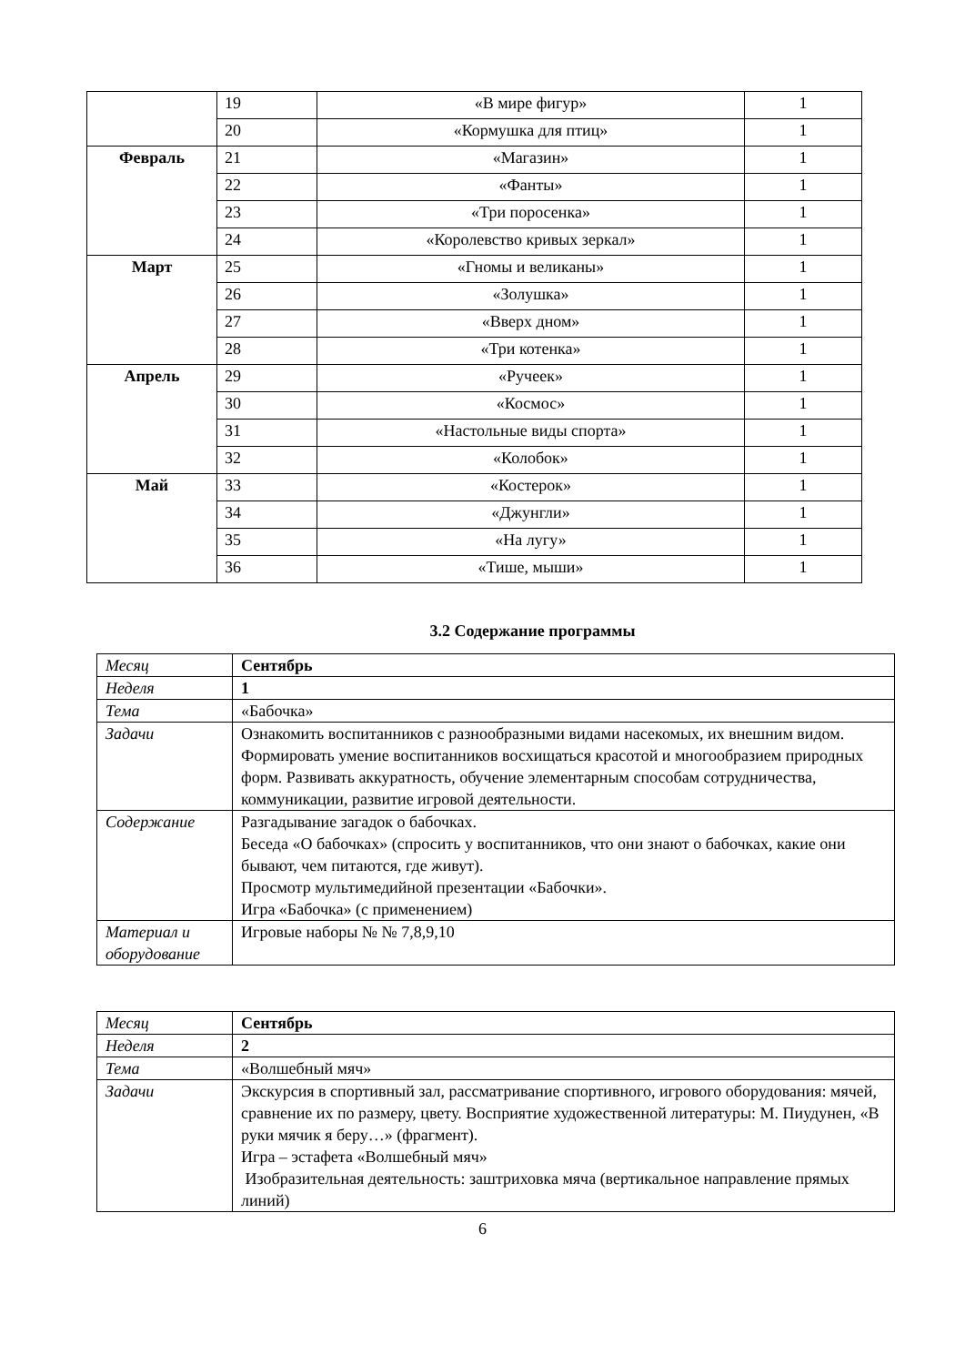| | 19 | «В мире фигур» | 1 |
| | 20 | «Кормушка для птиц» | 1 |
| Февраль | 21 | «Магазин» | 1 |
| | 22 | «Фанты» | 1 |
| | 23 | «Три поросенка» | 1 |
| | 24 | «Королевство кривых зеркал» | 1 |
| Март | 25 | «Гномы и великаны» | 1 |
| | 26 | «Золушка» | 1 |
| | 27 | «Вверх дном» | 1 |
| | 28 | «Три котенка» | 1 |
| Апрель | 29 | «Ручеек» | 1 |
| | 30 | «Космос» | 1 |
| | 31 | «Настольные виды спорта» | 1 |
| | 32 | «Колобок» | 1 |
| Май | 33 | «Костерок» | 1 |
| | 34 | «Джунгли» | 1 |
| | 35 | «На лугу» | 1 |
| | 36 | «Тише, мыши» | 1 |
3.2 Содержание программы
| Месяц | Сентябрь |
| Неделя | 1 |
| Тема | «Бабочка» |
| Задачи | Ознакомить воспитанников с разнообразными видами насекомых, их внешним видом. Формировать умение воспитанников восхищаться красотой и многообразием природных форм. Развивать аккуратность, обучение элементарным способам сотрудничества, коммуникации, развитие игровой деятельности. |
| Содержание | Разгадывание загадок о бабочках. Беседа «О бабочках» (спросить у воспитанников, что они знают о бабочках, какие они бывают, чем питаются, где живут). Просмотр мультимедийной презентации «Бабочки». Игра «Бабочка» (с применением) |
| Материал и оборудование | Игровые наборы № № 7,8,9,10 |
| Месяц | Сентябрь |
| Неделя | 2 |
| Тема | «Волшебный мяч» |
| Задачи | Экскурсия в спортивный зал, рассматривание спортивного, игрового оборудования: мячей, сравнение их по размеру, цвету. Восприятие художественной литературы: М. Пиудунен, «В руки мячик я беру…» (фрагмент). Игра – эстафета «Волшебный мяч» Изобразительная деятельность: заштриховка мяча (вертикальное направление прямых линий) |
6